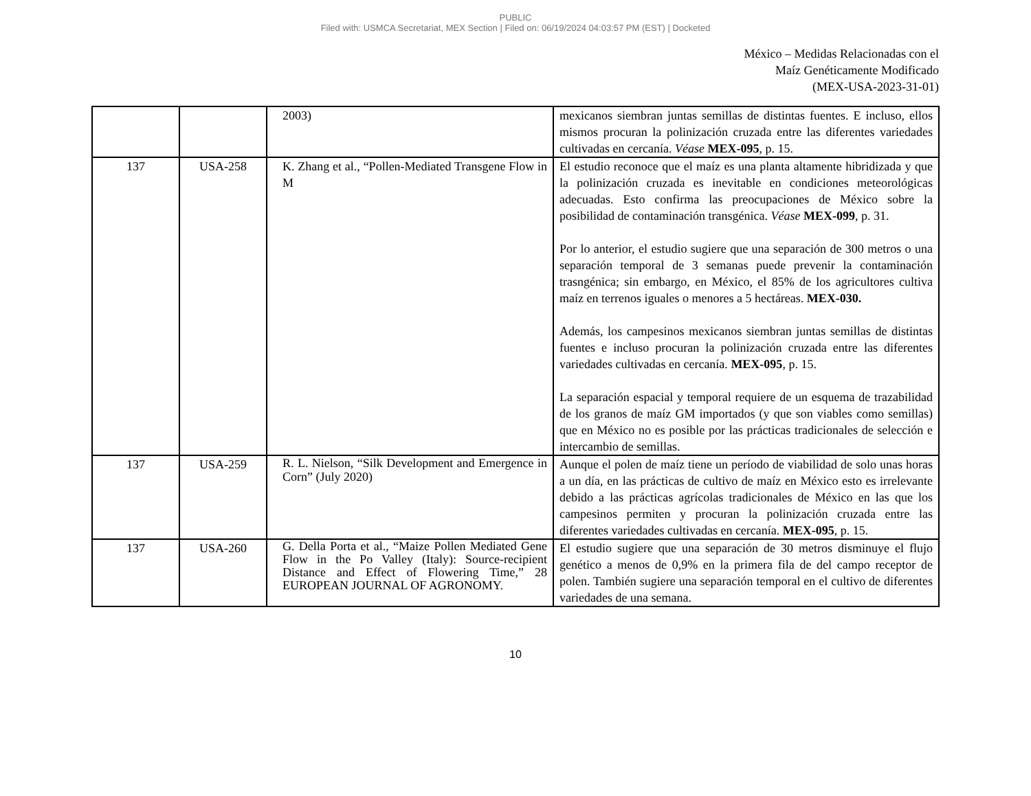PUBLIC
Filed with: USMCA Secretariat, MEX Section | Filed on: 06/19/2024 04:03:57 PM (EST) | Docketed
México – Medidas Relacionadas con el
Maíz Genéticamente Modificado
(MEX-USA-2023-31-01)
| | | 2003) | mexicanos siembran juntas semillas de distintas fuentes. E incluso, ellos mismos procuran la polinización cruzada entre las diferentes variedades cultivadas en cercanía. Véase MEX-095 , p. 15. |
| 137 | USA-258 | K. Zhang et al., “Pollen-Mediated Transgene Flow in M | El estudio reconoce que el maíz es una planta altamente hibridizada y que la polinización cruzada es inevitable en condiciones meteorológicas adecuadas. Esto confirma las preocupaciones de México sobre la posibilidad de contaminación transgénica. Véase MEX-099 , p. 31. Por lo anterior, el estudio sugiere que una separación de 300 metros o una separación temporal de 3 semanas puede prevenir la contaminación trasngénica; sin embargo, en México, el 85% de los agricultores cultiva maíz en terrenos iguales o menores a 5 hectáreas. MEX-030. Además, los campesinos mexicanos siembran juntas semillas de distintas fuentes e incluso procuran la polinización cruzada entre las diferentes variedades cultivadas en cercanía. MEX-095 , p. 15. La separación espacial y temporal requiere de un esquema de trazabilidad de los granos de maíz GM importados (y que son viables como semillas) que en México no es posible por las prácticas tradicionales de selección e intercambio de semillas. |
| 137 | USA-259 | R. L. Nielson, “Silk Development and Emergence in Corn” (July 2020) | Aunque el polen de maíz tiene un período de viabilidad de solo unas horas a un día, en las prácticas de cultivo de maíz en México esto es irrelevante debido a las prácticas agrícolas tradicionales de México en las que los campesinos permiten y procuran la polinización cruzada entre las diferentes variedades cultivadas en cercanía. MEX-095 , p. 15. |
| 137 | USA-260 | G. Della Porta et al., “Maize Pollen Mediated Gene Flow in the Po Valley (Italy): Source-recipient Distance and Effect of Flowering Time,” 28 EUROPEAN JOURNAL OF AGRONOMY. | El estudio sugiere que una separación de 30 metros disminuye el flujo genético a menos de 0,9% en la primera fila de del campo receptor de polen. También sugiere una separación temporal en el cultivo de diferentes variedades de una semana. |
10